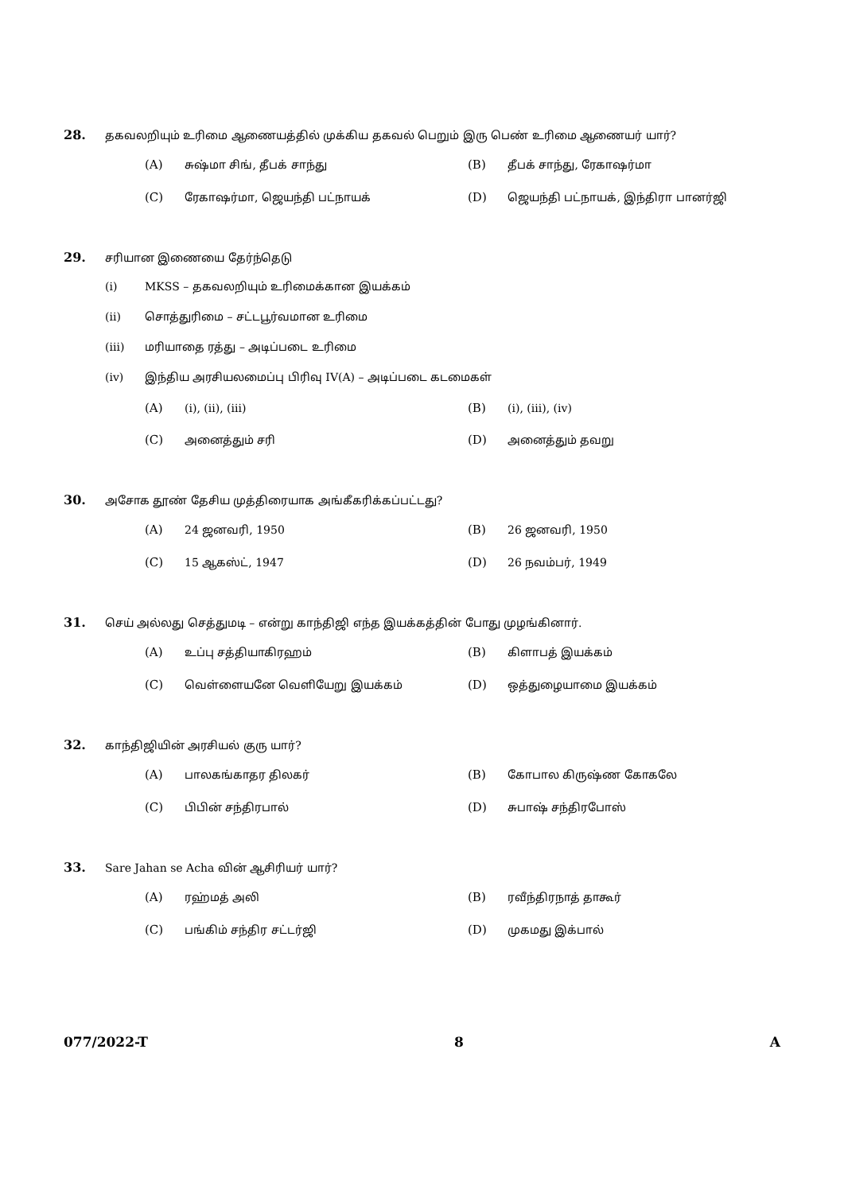28. தகவலறியும் உரிமை ஆணையத்தில் முக்கிய தகவல் பெறும் இரு பெண் உரிமை ஆணையர் யார்?
(A) சுஷ்மா சிங், தீபக் சாந்து
(B) தீபக் சாந்து, ரேகாஷர்மா
(C) ரேகாஷர்மா, ஜெயந்தி பட்நாயக்
(D) ஜெயந்தி பட்நாயக், இந்திரா பானர்ஜி
29. சரியான இணையை தேர்ந்தெடு
(i) MKSS – தகவலறியும் உரிமைக்கான இயக்கம்
(ii) சொத்துரிமை – சட்டபூர்வமான உரிமை
(iii) மரியாதை ரத்து – அடிப்படை உரிமை
(iv) இந்திய அரசியலமைப்பு பிரிவு IV(A) – அடிப்படை கடமைகள்
(A) (i), (ii), (iii)
(B) (i), (iii), (iv)
(C) அனைத்தும் சரி
(D) அனைத்தும் தவறு
30. அசோக தூண் தேசிய முத்திரையாக அங்கீகரிக்கப்பட்டது?
(A) 24 ஜனவரி, 1950
(B) 26 ஜனவரி, 1950
(C) 15 ஆகஸ்ட், 1947
(D) 26 நவம்பர், 1949
31. செய் அல்லது செத்துமடி – என்று காந்திஜி எந்த இயக்கத்தின் போது முழங்கினார்.
(A) உப்பு சத்தியாகிரஹம்
(B) கிளாபத் இயக்கம்
(C) வெள்ளையனே வெளியேறு இயக்கம்
(D) ஒத்துழையாமை இயக்கம்
32. காந்திஜியின் அரசியல் குரு யார்?
(A) பாலகங்காதர திலகர்
(B) கோபால கிருஷ்ண கோகலே
(C) பிபின் சந்திரபால்
(D) சுபாஷ் சந்திரபோஸ்
33. Sare Jahan se Acha வின் ஆசிரியர் யார்?
(A) ரஹ்மத் அலி
(B) ரவீந்திரநாத் தாகூர்
(C) பங்கிம் சந்திர சட்டர்ஜி
(D) முகமது இக்பால்
077/2022-T 8 A